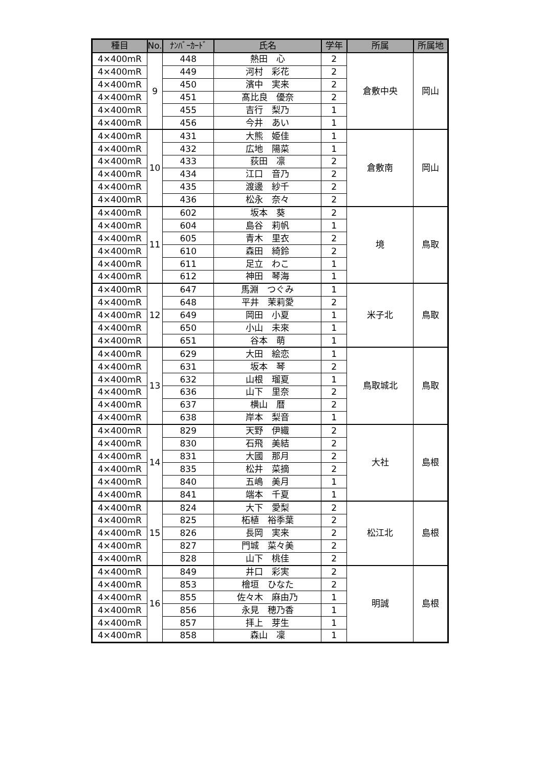| 種目 | No. | ﾅﾝﾊﾞｰｶｰﾄﾞ | 氏名 | 学年 | 所属 | 所属地 |
| --- | --- | --- | --- | --- | --- | --- |
| 4×400mR | 9 | 448 | 熱田 心 | 2 | 倉敷中央 | 岡山 |
| 4×400mR | | 449 | 河村 彩花 | 2 | | |
| 4×400mR | | 450 | 濱中 実来 | 2 | | |
| 4×400mR | | 451 | 髙比良 優奈 | 2 | | |
| 4×400mR | | 455 | 吉行 梨乃 | 1 | | |
| 4×400mR | | 456 | 今井 あい | 1 | | |
| 4×400mR | 10 | 431 | 大熊 姫佳 | 1 | 倉敷南 | 岡山 |
| 4×400mR | | 432 | 広地 陽菜 | 1 | | |
| 4×400mR | | 433 | 荻田 凛 | 2 | | |
| 4×400mR | | 434 | 江口 音乃 | 2 | | |
| 4×400mR | | 435 | 渡邊 紗千 | 2 | | |
| 4×400mR | | 436 | 松永 奈々 | 2 | | |
| 4×400mR | 11 | 602 | 坂本 葵 | 2 | 境 | 鳥取 |
| 4×400mR | | 604 | 島谷 莉帆 | 1 | | |
| 4×400mR | | 605 | 青木 里衣 | 2 | | |
| 4×400mR | | 610 | 森田 綺鈴 | 2 | | |
| 4×400mR | | 611 | 足立 わこ | 1 | | |
| 4×400mR | | 612 | 神田 琴海 | 1 | | |
| 4×400mR | 12 | 647 | 馬淵 つぐみ | 1 | 米子北 | 鳥取 |
| 4×400mR | | 648 | 平井 茉莉愛 | 2 | | |
| 4×400mR | | 649 | 岡田 小夏 | 1 | | |
| 4×400mR | | 650 | 小山 未來 | 1 | | |
| 4×400mR | | 651 | 谷本 萌 | 1 | | |
| 4×400mR | 13 | 629 | 大田 絵恋 | 1 | 鳥取城北 | 鳥取 |
| 4×400mR | | 631 | 坂本 琴 | 2 | | |
| 4×400mR | | 632 | 山根 瑠夏 | 1 | | |
| 4×400mR | | 636 | 山下 里奈 | 2 | | |
| 4×400mR | | 637 | 横山 暦 | 2 | | |
| 4×400mR | | 638 | 岸本 梨音 | 1 | | |
| 4×400mR | 14 | 829 | 天野 伊織 | 2 | 大社 | 島根 |
| 4×400mR | | 830 | 石飛 美結 | 2 | | |
| 4×400mR | | 831 | 大國 那月 | 2 | | |
| 4×400mR | | 835 | 松井 菜摘 | 2 | | |
| 4×400mR | | 840 | 五嶋 美月 | 1 | | |
| 4×400mR | | 841 | 端本 千夏 | 1 | | |
| 4×400mR | 15 | 824 | 大下 愛梨 | 2 | 松江北 | 島根 |
| 4×400mR | | 825 | 柘植 裕季葉 | 2 | | |
| 4×400mR | | 826 | 長岡 実来 | 2 | | |
| 4×400mR | | 827 | 門城 菜々美 | 2 | | |
| 4×400mR | | 828 | 山下 桃佳 | 2 | | |
| 4×400mR | 16 | 849 | 井口 彩実 | 2 | 明誠 | 島根 |
| 4×400mR | | 853 | 檜垣 ひなた | 2 | | |
| 4×400mR | | 855 | 佐々木 麻由乃 | 1 | | |
| 4×400mR | | 856 | 永見 穂乃香 | 1 | | |
| 4×400mR | | 857 | 拝上 芽生 | 1 | | |
| 4×400mR | | 858 | 森山 凜 | 1 | | |